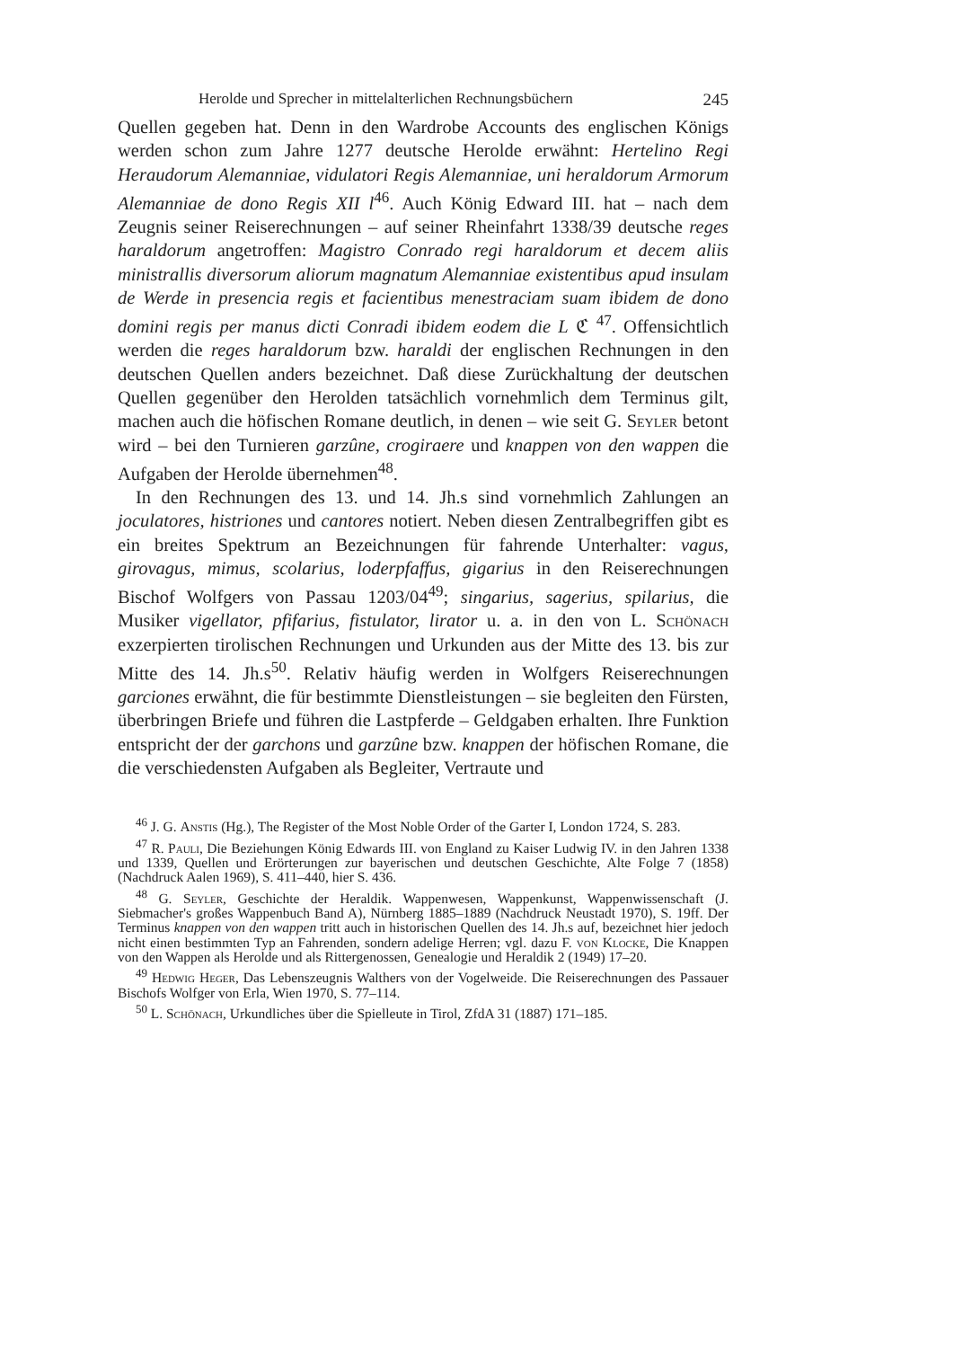Herolde und Sprecher in mittelalterlichen Rechnungsbüchern 245
Quellen gegeben hat. Denn in den Wardrobe Accounts des englischen Königs werden schon zum Jahre 1277 deutsche Herolde erwähnt: Hertelino Regi Heraudorum Alemanniae, vidulatori Regis Alemanniae, uni heraldorum Armorum Alemanniae de dono Regis XII l<sup>46</sup>. Auch König Edward III. hat – nach dem Zeugnis seiner Reiserechnungen – auf seiner Rheinfahrt 1338/39 deutsche reges haraldorum angetroffen: Magistro Conrado regi haraldorum et decem aliis ministrallis diversorum aliorum magnatum Alemanniae existentibus apud insulam de Werde in presencia regis et facientibus menestraciam suam ibidem de dono domini regis per manus dicti Conradi ibidem eodem die L ℭ <sup>47</sup>. Offensichtlich werden die reges haraldorum bzw. haraldi der englischen Rechnungen in den deutschen Quellen anders bezeichnet. Daß diese Zurückhaltung der deutschen Quellen gegenüber den Herolden tatsächlich vornehmlich dem Terminus gilt, machen auch die höfischen Romane deutlich, in denen – wie seit G. Seyler betont wird – bei den Turnieren garzûne, crogiraere und knappen von den wappen die Aufgaben der Herolde übernehmen<sup>48</sup>.
In den Rechnungen des 13. und 14. Jh.s sind vornehmlich Zahlungen an joculatores, histriones und cantores notiert. Neben diesen Zentralbegriffen gibt es ein breites Spektrum an Bezeichnungen für fahrende Unterhalter: vagus, girovagus, mimus, scolarius, loderpfaffus, gigarius in den Reiserechnungen Bischof Wolfgers von Passau 1203/04<sup>49</sup>; singarius, sagerius, spilarius, die Musiker vigellator, pfifarius, fistulator, lirator u. a. in den von L. Schönach exzerpierten tirolischen Rechnungen und Urkunden aus der Mitte des 13. bis zur Mitte des 14. Jh.s<sup>50</sup>. Relativ häufig werden in Wolfgers Reiserechnungen garciones erwähnt, die für bestimmte Dienstleistungen – sie begleiten den Fürsten, überbringen Briefe und führen die Lastpferde – Geldgaben erhalten. Ihre Funktion entspricht der der garchons und garzûne bzw. knappen der höfischen Romane, die die verschiedensten Aufgaben als Begleiter, Vertraute und
<sup>46</sup> J. G. Anstis (Hg.), The Register of the Most Noble Order of the Garter I, London 1724, S. 283.
<sup>47</sup> R. Pauli, Die Beziehungen König Edwards III. von England zu Kaiser Ludwig IV. in den Jahren 1338 und 1339, Quellen und Erörterungen zur bayerischen und deutschen Geschichte, Alte Folge 7 (1858) (Nachdruck Aalen 1969), S. 411–440, hier S. 436.
<sup>48</sup> G. Seyler, Geschichte der Heraldik. Wappenwesen, Wappenkunst, Wappenwissenschaft (J. Siebmacher's großes Wappenbuch Band A), Nürnberg 1885–1889 (Nachdruck Neustadt 1970), S. 19ff. Der Terminus knappen von den wappen tritt auch in historischen Quellen des 14. Jh.s auf, bezeichnet hier jedoch nicht einen bestimmten Typ an Fahrenden, sondern adelige Herren; vgl. dazu F. von Klocke, Die Knappen von den Wappen als Herolde und als Rittergenossen, Genealogie und Heraldik 2 (1949) 17–20.
<sup>49</sup> Hedwig Heger, Das Lebenszeugnis Walthers von der Vogelweide. Die Reiserechnungen des Passauer Bischofs Wolfger von Erla, Wien 1970, S. 77–114.
<sup>50</sup> L. Schönach, Urkundliches über die Spielleute in Tirol, ZfdA 31 (1887) 171–185.